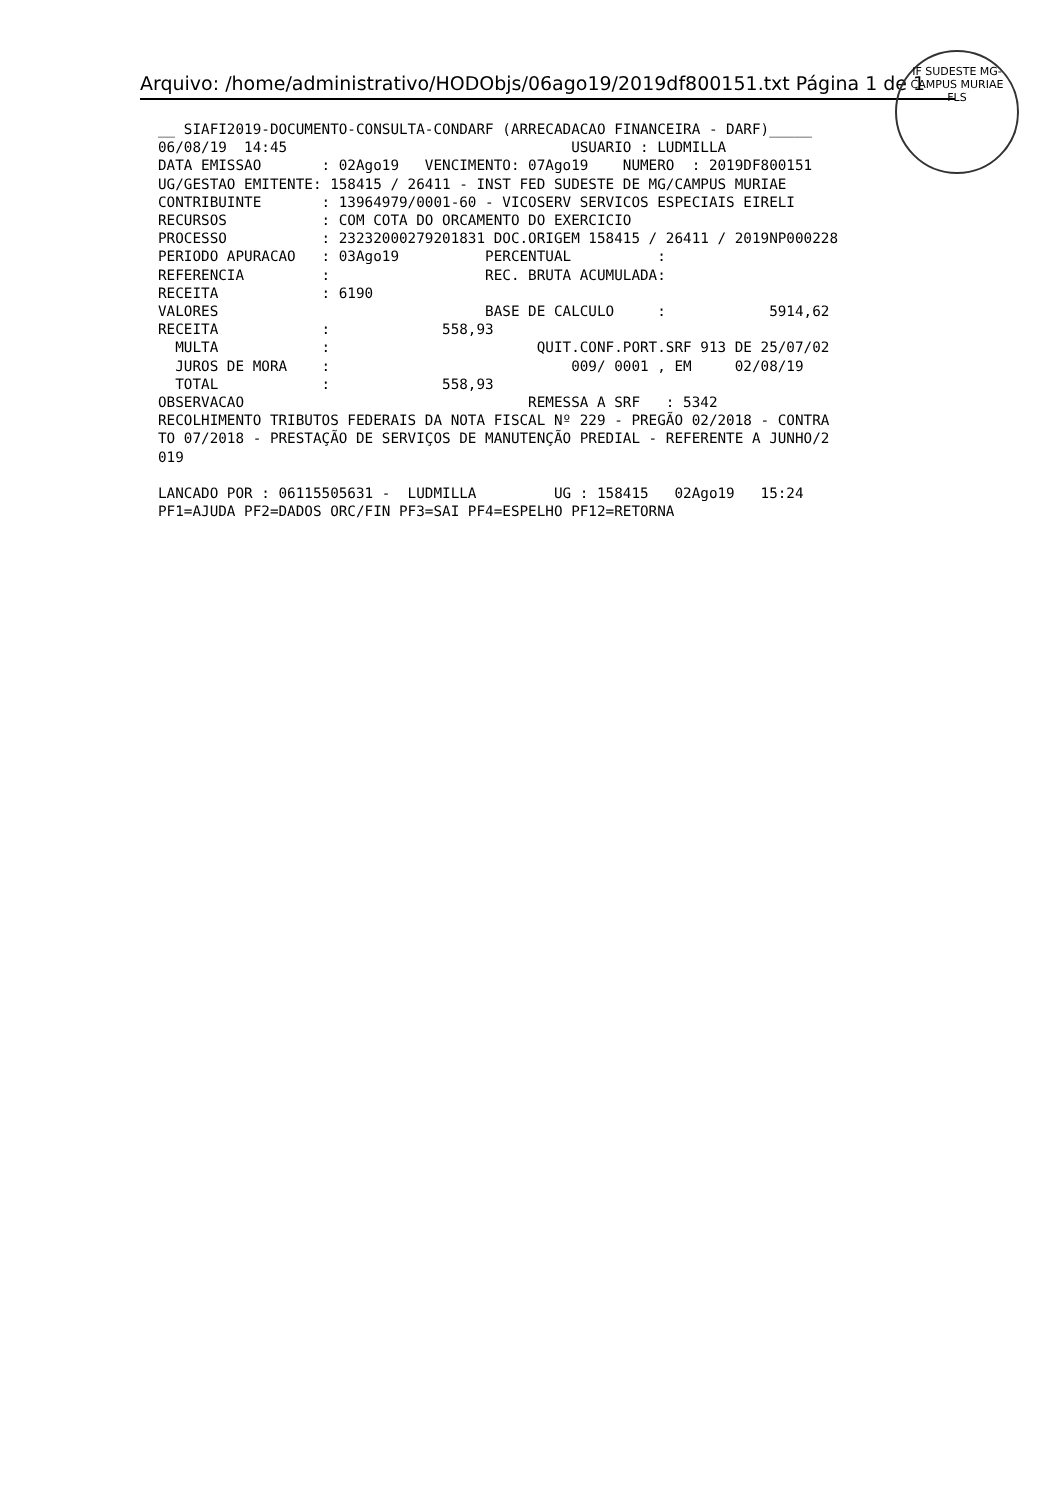Arquivo: /home/administrativo/HODObjs/06ago19/2019df800151.txt Página 1 de 1
IF SUDESTE MG-CAMPUS MURIAE
FLS
__ SIAFI2019-DOCUMENTO-CONSULTA-CONDARF (ARRECADACAO FINANCEIRA - DARF)_____
06/08/19  14:45                                 USUARIO : LUDMILLA
DATA EMISSAO       : 02Ago19   VENCIMENTO: 07Ago19    NUMERO  : 2019DF800151
UG/GESTAO EMITENTE: 158415 / 26411 - INST FED SUDESTE DE MG/CAMPUS MURIAE
CONTRIBUINTE       : 13964979/0001-60 - VICOSERV SERVICOS ESPECIAIS EIRELI
RECURSOS           : COM COTA DO ORCAMENTO DO EXERCICIO
PROCESSO           : 23232000279201831 DOC.ORIGEM 158415 / 26411 / 2019NP000228
PERIODO APURACAO   : 03Ago19          PERCENTUAL          :
REFERENCIA         :                  REC. BRUTA ACUMULADA:
RECEITA            : 6190
VALORES                               BASE DE CALCULO     :            5914,62
RECEITA            :             558,93
  MULTA            :                        QUIT.CONF.PORT.SRF 913 DE 25/07/02
  JUROS DE MORA    :                            009/ 0001 , EM     02/08/19
  TOTAL            :             558,93
OBSERVACAO                                 REMESSA A SRF   : 5342
RECOLHIMENTO TRIBUTOS FEDERAIS DA NOTA FISCAL Nº 229 - PREGÃO 02/2018 - CONTRA
TO 07/2018 - PRESTAÇÃO DE SERVIÇOS DE MANUTENÇÃO PREDIAL - REFERENTE A JUNHO/2
019

LANCADO POR : 06115505631 -  LUDMILLA         UG : 158415   02Ago19   15:24
PF1=AJUDA PF2=DADOS ORC/FIN PF3=SAI PF4=ESPELHO PF12=RETORNA